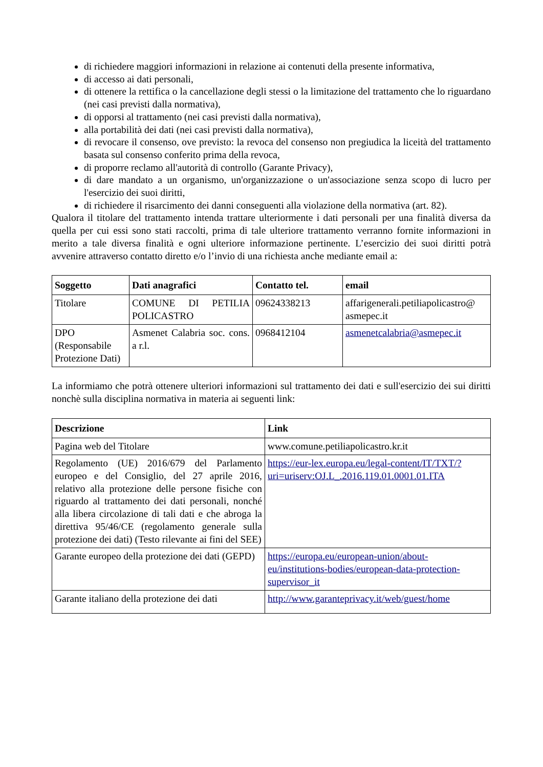di richiedere maggiori informazioni in relazione ai contenuti della presente informativa,
di accesso ai dati personali,
di ottenere la rettifica o la cancellazione degli stessi o la limitazione del trattamento che lo riguardano (nei casi previsti dalla normativa),
di opporsi al trattamento (nei casi previsti dalla normativa),
alla portabilità dei dati (nei casi previsti dalla normativa),
di revocare il consenso, ove previsto: la revoca del consenso non pregiudica la liceità del trattamento basata sul consenso conferito prima della revoca,
di proporre reclamo all'autorità di controllo (Garante Privacy),
di dare mandato a un organismo, un'organizzazione o un'associazione senza scopo di lucro per l'esercizio dei suoi diritti,
di richiedere il risarcimento dei danni conseguenti alla violazione della normativa (art. 82).
Qualora il titolare del trattamento intenda trattare ulteriormente i dati personali per una finalità diversa da quella per cui essi sono stati raccolti, prima di tale ulteriore trattamento verranno fornite informazioni in merito a tale diversa finalità e ogni ulteriore informazione pertinente. L’esercizio dei suoi diritti potrà avvenire attraverso contatto diretto e/o l’invio di una richiesta anche mediante email a:
| Soggetto | Dati anagrafici | Contatto tel. | email |
| --- | --- | --- | --- |
| Titolare | COMUNE DI PETILIA POLICASTRO | 09624338213 | affarigenerali.petiliapolicastro@ asmepec.it |
| DPO (Responsabile Protezione Dati) | Asmenet Calabria soc. cons. a r.l. | 0968412104 | asmenetcalabria@asmepec.it |
La informiamo che potrà ottenere ulteriori informazioni sul trattamento dei dati e sull'esercizio dei sui diritti nonchè sulla disciplina normativa in materia ai seguenti link:
| Descrizione | Link |
| --- | --- |
| Pagina web del Titolare | www.comune.petiliapolicastro.kr.it |
| Regolamento (UE) 2016/679 del Parlamento europeo e del Consiglio, del 27 aprile 2016, relativo alla protezione delle persone fisiche con riguardo al trattamento dei dati personali, nonché alla libera circolazione di tali dati e che abroga la direttiva 95/46/CE (regolamento generale sulla protezione dei dati) (Testo rilevante ai fini del SEE) | https://eur-lex.europa.eu/legal-content/IT/TXT/?uri=uriserv:OJ.L_.2016.119.01.0001.01.ITA |
| Garante europeo della protezione dei dati (GEPD) | https://europa.eu/european-union/about-eu/institutions-bodies/european-data-protection-supervisor_it |
| Garante italiano della protezione dei dati | http://www.garanteprivacy.it/web/guest/home |